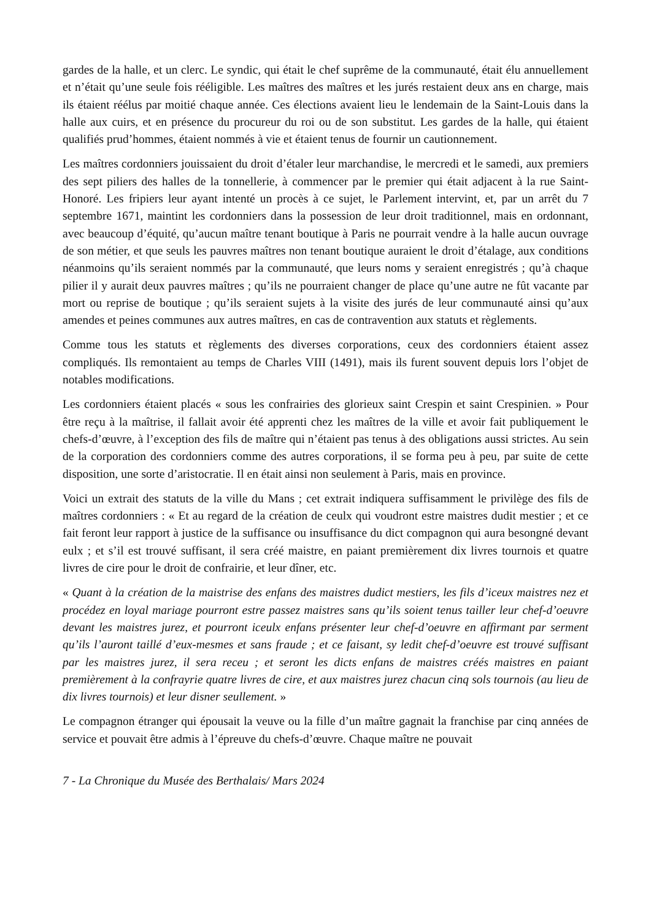gardes de la halle, et un clerc. Le syndic, qui était le chef suprême de la communauté, était élu annuellement et n’était qu’une seule fois rééligible. Les maîtres des maîtres et les jurés restaient deux ans en charge, mais ils étaient réélus par moitié chaque année. Ces élections avaient lieu le lendemain de la Saint-Louis dans la halle aux cuirs, et en présence du procureur du roi ou de son substitut. Les gardes de la halle, qui étaient qualifiés prud’hommes, étaient nommés à vie et étaient tenus de fournir un cautionnement.
Les maîtres cordonniers jouissaient du droit d’étaler leur marchandise, le mercredi et le samedi, aux premiers des sept piliers des halles de la tonnellerie, à commencer par le premier qui était adjacent à la rue Saint-Honoré. Les fripiers leur ayant intenté un procès à ce sujet, le Parlement intervint, et, par un arrêt du 7 septembre 1671, maintint les cordonniers dans la possession de leur droit traditionnel, mais en ordonnant, avec beaucoup d’équité, qu’aucun maître tenant boutique à Paris ne pourrait vendre à la halle aucun ouvrage de son métier, et que seuls les pauvres maîtres non tenant boutique auraient le droit d’étalage, aux conditions néanmoins qu’ils seraient nommés par la communauté, que leurs noms y seraient enregistrés ; qu’à chaque pilier il y aurait deux pauvres maîtres ; qu’ils ne pourraient changer de place qu’une autre ne fût vacante par mort ou reprise de boutique ; qu’ils seraient sujets à la visite des jurés de leur communauté ainsi qu’aux amendes et peines communes aux autres maîtres, en cas de contravention aux statuts et règlements.
Comme tous les statuts et règlements des diverses corporations, ceux des cordonniers étaient assez compliqués. Ils remontaient au temps de Charles VIII (1491), mais ils furent souvent depuis lors l’objet de notables modifications.
Les cordonniers étaient placés « sous les confrairies des glorieux saint Crespin et saint Crespinien. » Pour être reçu à la maîtrise, il fallait avoir été apprenti chez les maîtres de la ville et avoir fait publiquement le chefs-d’œuvre, à l’exception des fils de maître qui n’étaient pas tenus à des obligations aussi strictes. Au sein de la corporation des cordonniers comme des autres corporations, il se forma peu à peu, par suite de cette disposition, une sorte d’aristocratie. Il en était ainsi non seulement à Paris, mais en province.
Voici un extrait des statuts de la ville du Mans ; cet extrait indiquera suffisamment le privilège des fils de maîtres cordonniers : « Et au regard de la création de ceulx qui voudront estre maistres dudit mestier ; et ce fait feront leur rapport à justice de la suffisance ou insuffisance du dict compagnon qui aura besongné devant eulx ; et s’il est trouvé suffisant, il sera créé maistre, en paiant premièrement dix livres tournois et quatre livres de cire pour le droit de confrairie, et leur dîner, etc.
« Quant à la création de la maistrise des enfans des maistres dudict mestiers, les fils d’iceux maistres nez et procédez en loyal mariage pourront estre passez maistres sans qu’ils soient tenus tailler leur chef-d’oeuvre devant les maistres jurez, et pourront iceulx enfans présenter leur chef-d’oeuvre en affirmant par serment qu’ils l’auront taillé d’eux-mesmes et sans fraude ; et ce faisant, sy ledit chef-d’oeuvre est trouvé suffisant par les maistres jurez, il sera receu ; et seront les dicts enfans de maistres créés maistres en paiant premièrement à la confrayrie quatre livres de cire, et aux maistres jurez chacun cinq sols tournois (au lieu de dix livres tournois) et leur disner seullement. »
Le compagnon étranger qui épousait la veuve ou la fille d’un maître gagnait la franchise par cinq années de service et pouvait être admis à l’épreuve du chefs-d’œuvre. Chaque maître ne pouvait
7 - La Chronique du Musée des Berthalais/ Mars 2024